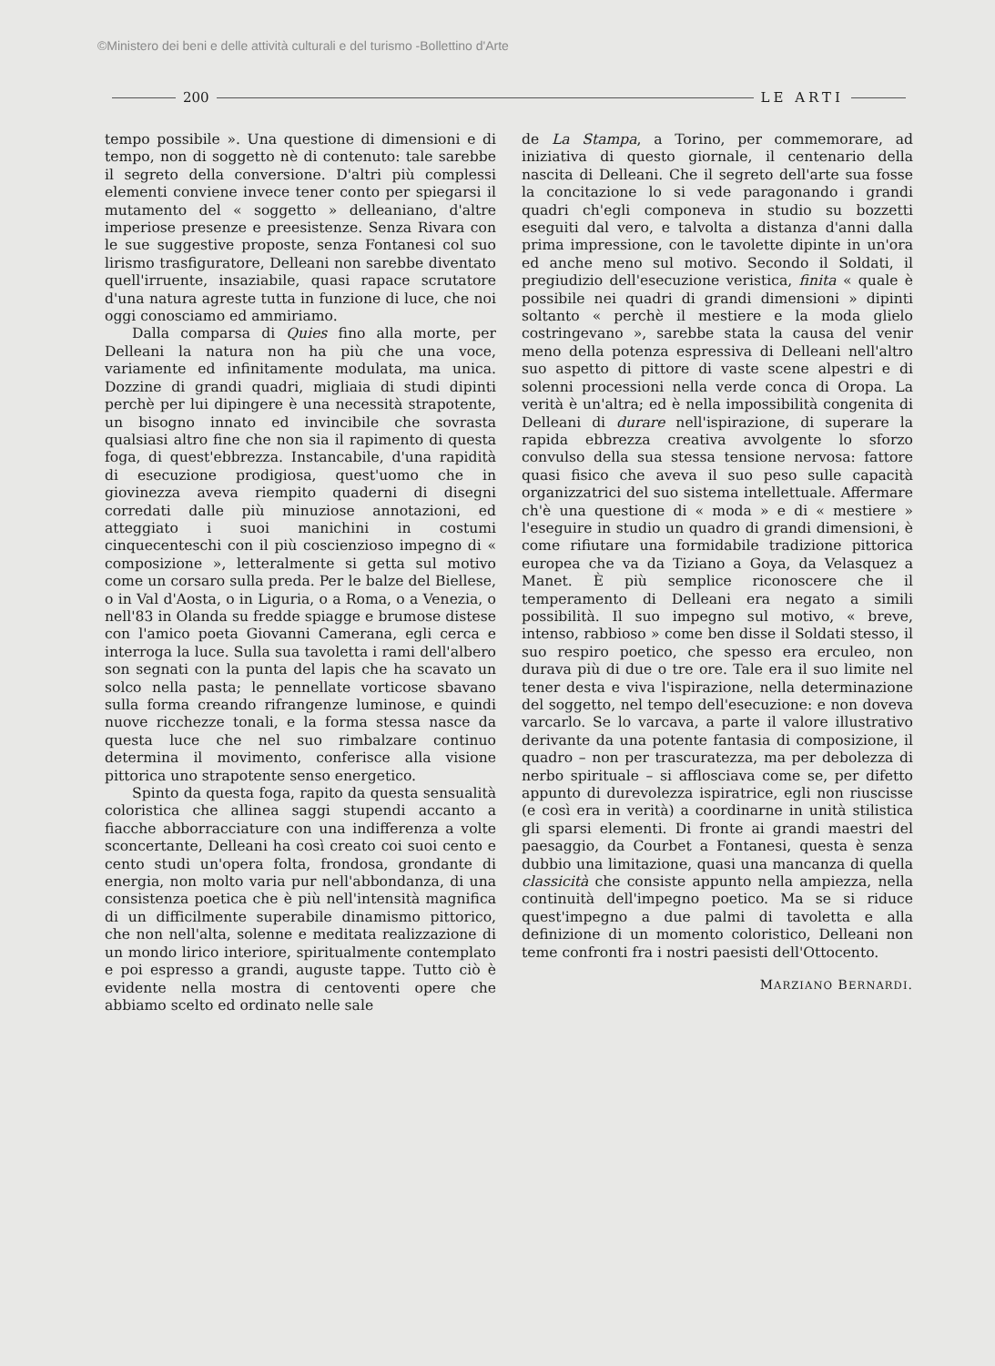©Ministero dei beni e delle attività culturali e del turismo -Bollettino d'Arte
200 LE ARTI
tempo possibile ». Una questione di dimensioni e di tempo, non di soggetto nè di contenuto: tale sarebbe il segreto della conversione. D'altri più complessi elementi conviene invece tener conto per spiegarsi il mutamento del « soggetto » delleaniano, d'altre imperiose presenze e preesistenze. Senza Rivara con le sue suggestive proposte, senza Fontanesi col suo lirismo trasfiguratore, Delleani non sarebbe diventato quell'irruente, insaziabile, quasi rapace scrutatore d'una natura agreste tutta in funzione di luce, che noi oggi conosciamo ed ammiriamo.
Dalla comparsa di Quies fino alla morte, per Delleani la natura non ha più che una voce, variamente ed infinitamente modulata, ma unica. Dozzine di grandi quadri, migliaia di studi dipinti perchè per lui dipingere è una necessità strapotente, un bisogno innato ed invincibile che sovrasta qualsiasi altro fine che non sia il rapimento di questa foga, di quest'ebbrezza. Instancabile, d'una rapidità di esecuzione prodigiosa, quest'uomo che in giovinezza aveva riempito quaderni di disegni corredati dalle più minuziose annotazioni, ed atteggiato i suoi manichini in costumi cinquecenteschi con il più coscienzioso impegno di « composizione », letteralmente si getta sul motivo come un corsaro sulla preda. Per le balze del Biellese, o in Val d'Aosta, o in Liguria, o a Roma, o a Venezia, o nell'83 in Olanda su fredde spiagge e brumose distese con l'amico poeta Giovanni Camerana, egli cerca e interroga la luce. Sulla sua tavoletta i rami dell'albero son segnati con la punta del lapis che ha scavato un solco nella pasta; le pennellate vorticose sbavano sulla forma creando rifrangenze luminose, e quindi nuove ricchezze tonali, e la forma stessa nasce da questa luce che nel suo rimbalzare continuo determina il movimento, conferisce alla visione pittorica uno strapotente senso energetico.
Spinto da questa foga, rapito da questa sensualità coloristica che allinea saggi stupendi accanto a fiacche abborracciature con una indifferenza a volte sconcertante, Delleani ha così creato coi suoi cento e cento studi un'opera folta, frondosa, grondante di energia, non molto varia pur nell'abbondanza, di una consistenza poetica che è più nell'intensità magnifica di un difficilmente superabile dinamismo pittorico, che non nell'alta, solenne e meditata realizzazione di un mondo lirico interiore, spiritualmente contemplato e poi espresso a grandi, auguste tappe. Tutto ciò è evidente nella mostra di centoventi opere che abbiamo scelto ed ordinato nelle sale
de La Stampa, a Torino, per commemorare, ad iniziativa di questo giornale, il centenario della nascita di Delleani. Che il segreto dell'arte sua fosse la concitazione lo si vede paragonando i grandi quadri ch'egli componeva in studio su bozzetti eseguiti dal vero, e talvolta a distanza d'anni dalla prima impressione, con le tavolette dipinte in un'ora ed anche meno sul motivo. Secondo il Soldati, il pregiudizio dell'esecuzione veristica, finita « quale è possibile nei quadri di grandi dimensioni » dipinti soltanto « perchè il mestiere e la moda glielo costringevano », sarebbe stata la causa del venir meno della potenza espressiva di Delleani nell'altro suo aspetto di pittore di vaste scene alpestri e di solenni processioni nella verde conca di Oropa. La verità è un'altra; ed è nella impossibilità congenita di Delleani di durare nell'ispirazione, di superare la rapida ebbrezza creativa avvolgente lo sforzo convulso della sua stessa tensione nervosa: fattore quasi fisico che aveva il suo peso sulle capacità organizzatrici del suo sistema intellettuale. Affermare ch'è una questione di « moda » e di « mestiere » l'eseguire in studio un quadro di grandi dimensioni, è come rifiutare una formidabile tradizione pittorica europea che va da Tiziano a Goya, da Velasquez a Manet. È più semplice riconoscere che il temperamento di Delleani era negato a simili possibilità. Il suo impegno sul motivo, « breve, intenso, rabbioso » come ben disse il Soldati stesso, il suo respiro poetico, che spesso era erculeo, non durava più di due o tre ore. Tale era il suo limite nel tener desta e viva l'ispirazione, nella determinazione del soggetto, nel tempo dell'esecuzione: e non doveva varcarlo. Se lo varcava, a parte il valore illustrativo derivante da una potente fantasia di composizione, il quadro – non per trascuratezza, ma per debolezza di nerbo spirituale – si afflosciava come se, per difetto appunto di durevolezza ispiratrice, egli non riuscisse (e così era in verità) a coordinarne in unità stilistica gli sparsi elementi. Di fronte ai grandi maestri del paesaggio, da Courbet a Fontanesi, questa è senza dubbio una limitazione, quasi una mancanza di quella classicità che consiste appunto nella ampiezza, nella continuità dell'impegno poetico. Ma se si riduce quest'impegno a due palmi di tavoletta e alla definizione di un momento coloristico, Delleani non teme confronti fra i nostri paesisti dell'Ottocento.
MARZIANO BERNARDI.